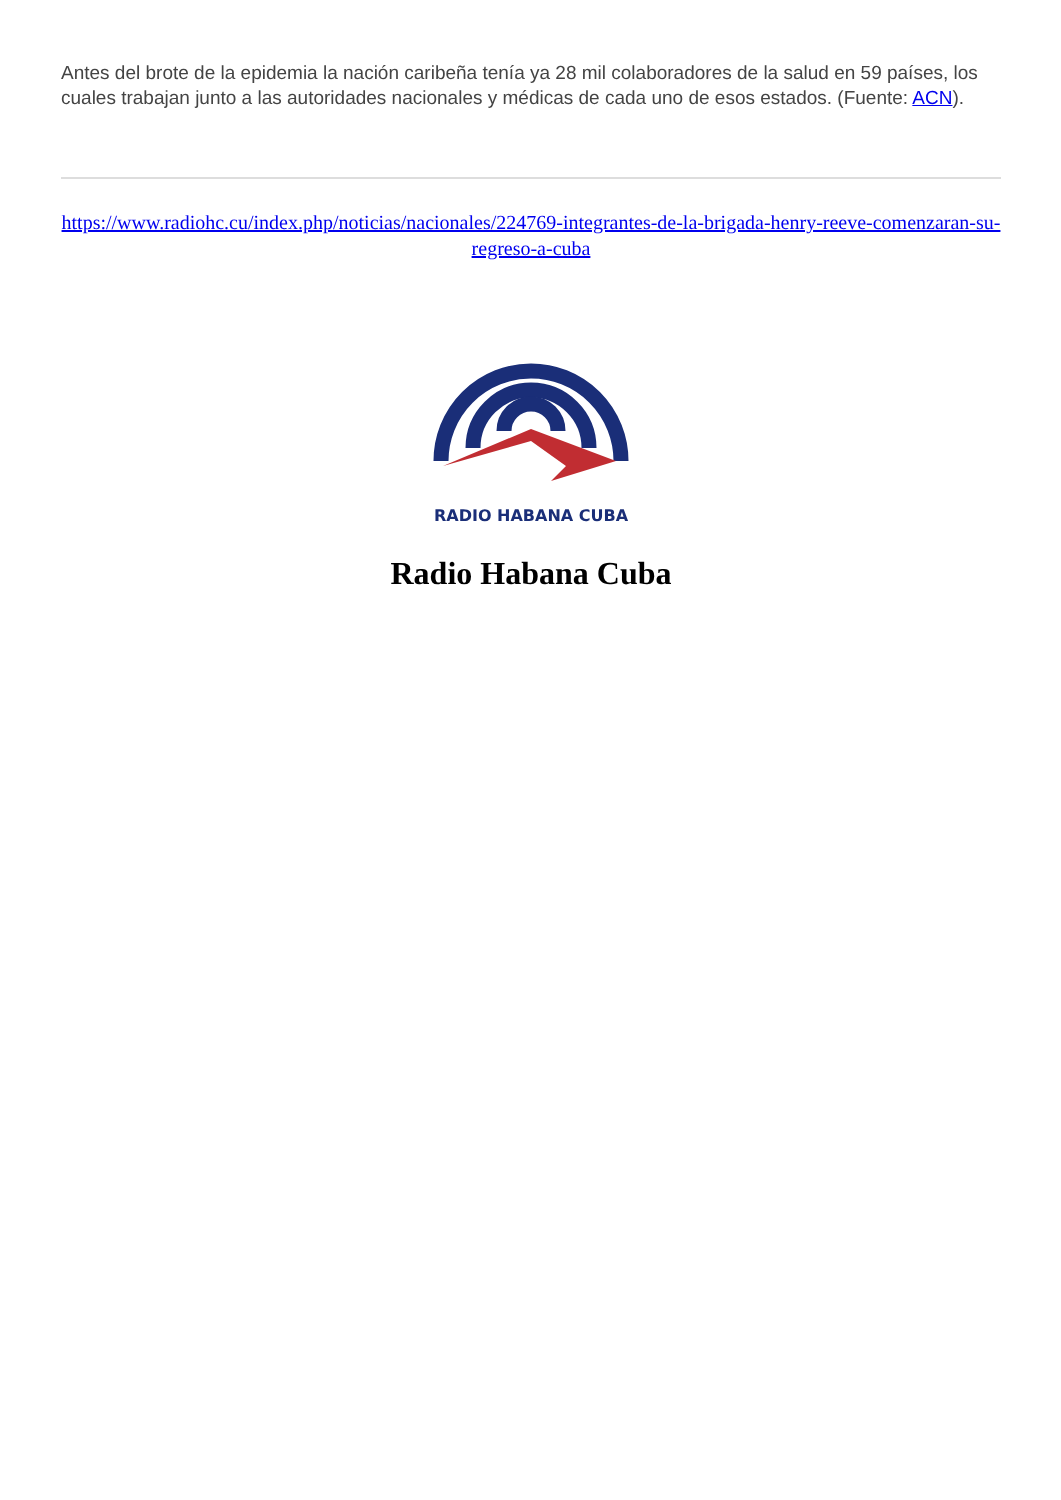Antes del brote de la epidemia la nación caribeña tenía ya 28 mil colaboradores de la salud en 59 países, los cuales trabajan junto a las autoridades nacionales y médicas de cada uno de esos estados. (Fuente: ACN).
https://www.radiohc.cu/index.php/noticias/nacionales/224769-integrantes-de-la-brigada-henry-reeve-comenzaran-su-regreso-a-cuba
RADIO HABANA CUBA
Radio Habana Cuba